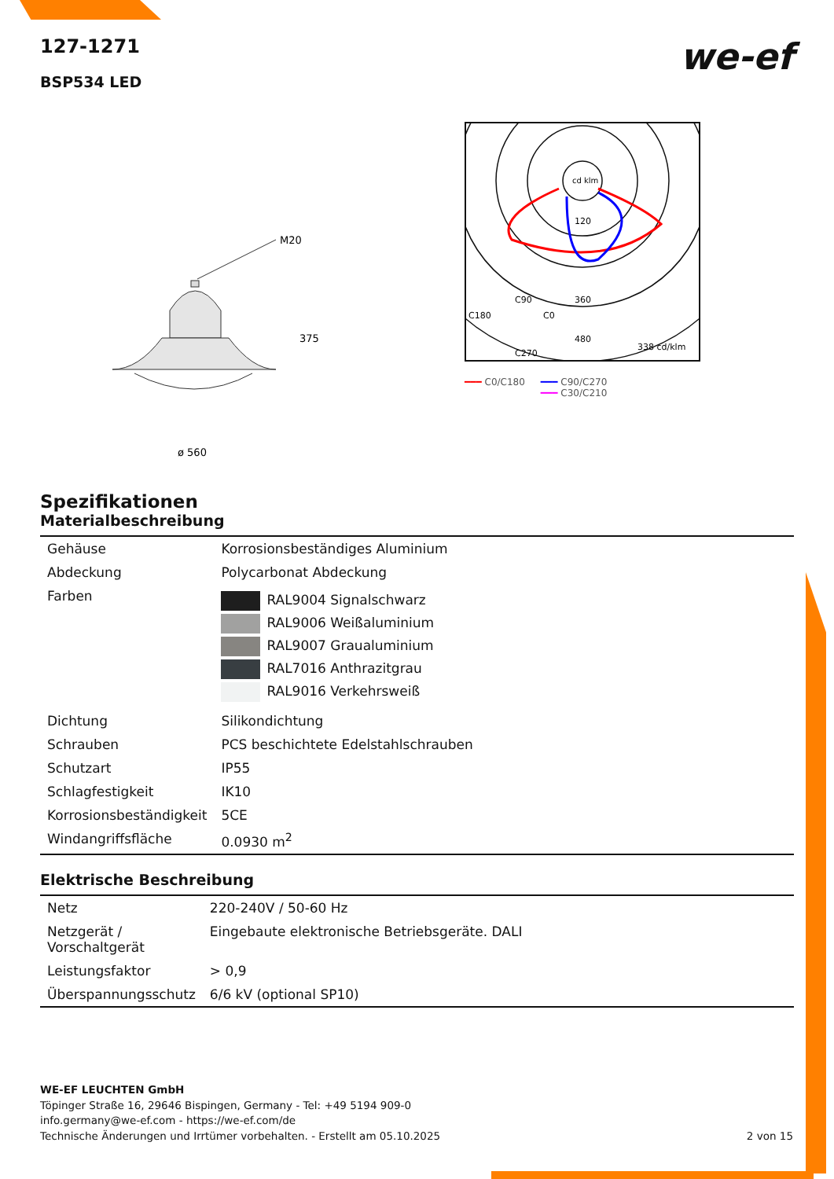we-ef
127-1271
BSP534 LED
M20
375
ø 560
120
360
480
C90
C180
C0
C270
338 cd/klm
cd klm
━━━ C0/C180 ━━━ C90/C270
━━━ C30/C210
Spezifikationen
Materialbeschreibung
| Gehäuse | Korrosionsbeständiges Aluminium |
| Abdeckung | Polycarbonat Abdeckung |
| Farben | RAL9004 Signalschwarz RAL9006 Weißaluminium RAL9007 Graualuminium RAL7016 Anthrazitgrau RAL9016 Verkehrsweiß |
| Dichtung | Silikondichtung |
| Schrauben | PCS beschichtete Edelstahlschrauben |
| Schutzart | IP55 |
| Schlagfestigkeit | IK10 |
| Korrosionsbeständigkeit | 5CE |
| Windangriffsfläche | 0.0930 m<sup>2</sup> |
Elektrische Beschreibung
| Netz | 220-240V / 50-60 Hz |
| Netzgerät / Vorschaltgerät | Eingebaute elektronische Betriebsgeräte. DALI |
| Leistungsfaktor | > 0,9 |
| Überspannungsschutz | 6/6 kV (optional SP10) |
WE-EF LEUCHTEN GmbH
Töpinger Straße 16, 29646 Bispingen, Germany - Tel: +49 5194 909-0
info.germany@we-ef.com - https://we-ef.com/de
Technische Änderungen und Irrtümer vorbehalten. - Erstellt am 05.10.2025 2 von 15